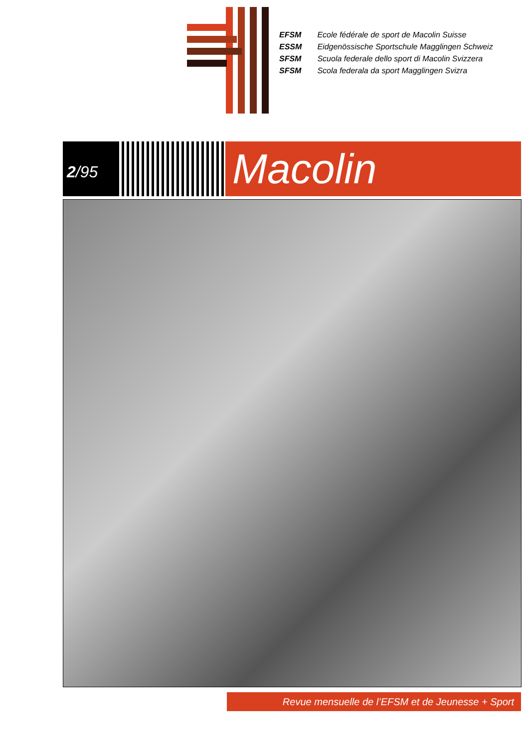EFSM Ecole fédérale de sport de Macolin Suisse
ESSM Eidgenössische Sportschule Magglingen Schweiz
SFSM Scuola federale dello sport di Macolin Svizzera
SFSM Scola federala da sport Magglingen Svizra
2 /95
Macolin
Revue mensuelle de l’EFSM et de Jeunesse + Sport